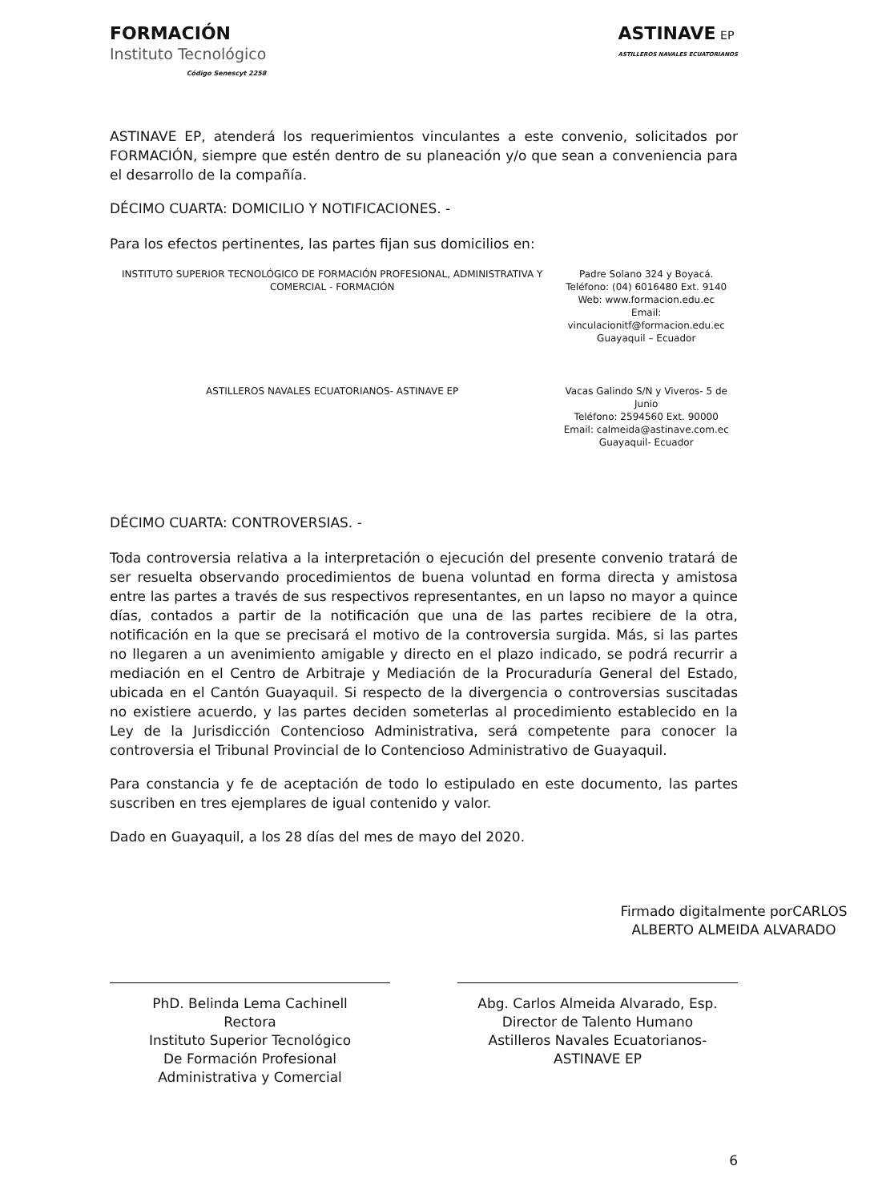FORMACIÓN
Instituto Tecnológico
Código Senescyt 2258
ASTINAVE EP
ASTILLEROS NAVALES ECUATORIANOS
ASTINAVE EP, atenderá los requerimientos vinculantes a este convenio, solicitados por FORMACIÓN, siempre que estén dentro de su planeación y/o que sean a conveniencia para el desarrollo de la compañía.
DÉCIMO CUARTA: DOMICILIO Y NOTIFICACIONES. -
Para los efectos pertinentes, las partes fijan sus domicilios en:
| INSTITUTO SUPERIOR TECNOLÓGICO DE FORMACIÓN PROFESIONAL, ADMINISTRATIVA Y COMERCIAL - FORMACIÓN | Padre Solano 324 y Boyacá. Teléfono: (04) 6016480 Ext. 9140 Web: www.formacion.edu.ec Email: vinculacionitf@formacion.edu.ec Guayaquil – Ecuador |
| ASTILLEROS NAVALES ECUATORIANOS- ASTINAVE EP | Vacas Galindo S/N y Viveros- 5 de Junio Teléfono: 2594560 Ext. 90000 Email: calmeida@astinave.com.ec Guayaquil- Ecuador |
DÉCIMO CUARTA: CONTROVERSIAS. -
Toda controversia relativa a la interpretación o ejecución del presente convenio tratará de ser resuelta observando procedimientos de buena voluntad en forma directa y amistosa entre las partes a través de sus respectivos representantes, en un lapso no mayor a quince días, contados a partir de la notificación que una de las partes recibiere de la otra, notificación en la que se precisará el motivo de la controversia surgida. Más, si las partes no llegaren a un avenimiento amigable y directo en el plazo indicado, se podrá recurrir a mediación en el Centro de Arbitraje y Mediación de la Procuraduría General del Estado, ubicada en el Cantón Guayaquil. Si respecto de la divergencia o controversias suscitadas no existiere acuerdo, y las partes deciden someterlas al procedimiento establecido en la Ley de la Jurisdicción Contencioso Administrativa, será competente para conocer la controversia el Tribunal Provincial de lo Contencioso Administrativo de Guayaquil.
Para constancia y fe de aceptación de todo lo estipulado en este documento, las partes suscriben en tres ejemplares de igual contenido y valor.
Dado en Guayaquil, a los 28 días del mes de mayo del 2020.
PhD. Belinda Lema Cachinell
Rectora
Instituto Superior Tecnológico
De Formación Profesional
Administrativa y Comercial
Firmado digitalmente porCARLOS ALBERTO ALMEIDA ALVARADO
Abg. Carlos Almeida Alvarado, Esp.
Director de Talento Humano
Astilleros Navales Ecuatorianos-
ASTINAVE EP
6